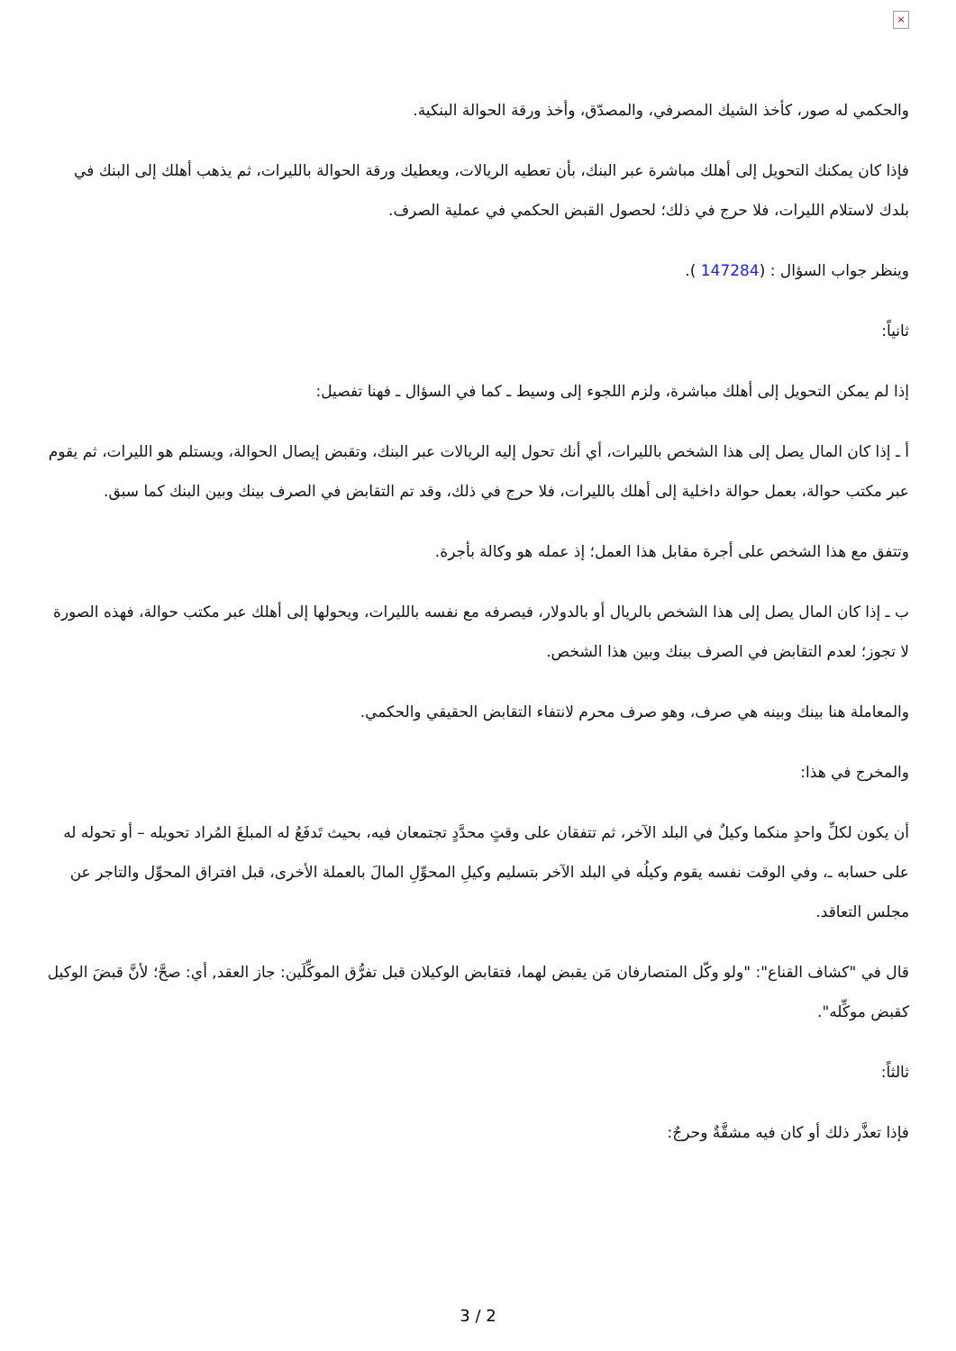×
والحكمي له صور، كأخذ الشيك المصرفي، والمصدّق، وأخذ ورقة الحوالة البنكية.
فإذا كان يمكنك التحويل إلى أهلك مباشرة عبر البنك، بأن تعطيه الريالات، ويعطيك ورقة الحوالة بالليرات، ثم يذهب أهلك إلى البنك في بلدك لاستلام الليرات، فلا حرج في ذلك؛ لحصول القبض الحكمي في عملية الصرف.
وينظر جواب السؤال : (147284 ).
ثانياً:
إذا لم يمكن التحويل إلى أهلك مباشرة، ولزم اللجوء إلى وسيط ـ كما في السؤال ـ فهنا تفصيل:
أ ـ إذا كان المال يصل إلى هذا الشخص بالليرات، أي أنك تحول إليه الريالات عبر البنك، وتقبض إيصال الحوالة، ويستلم هو الليرات، ثم يقوم عبر مكتب حوالة، بعمل حوالة داخلية إلى أهلك بالليرات، فلا حرج في ذلك، وقد تم التقابض في الصرف بينك وبين البنك كما سبق.
وتتفق مع هذا الشخص على أجرة مقابل هذا العمل؛ إذ عمله هو وكالة بأجرة.
ب ـ إذا كان المال يصل إلى هذا الشخص بالريال أو بالدولار، فيصرفه مع نفسه بالليرات، ويحولها إلى أهلك عبر مكتب حوالة، فهذه الصورة لا تجوز؛ لعدم التقابض في الصرف بينك وبين هذا الشخص.
والمعاملة هنا بينك وبينه هي صرف، وهو صرف محرم لانتفاء التقابض الحقيقي والحكمي.
والمخرج في هذا:
أن يكون لكلِّ واحدٍ منكما وكيلٌ في البلد الآخر، ثم تتفقان على وقتٍ محدَّدٍ تجتمعان فيه، بحيث تَدفَعُ له المبلغَ المُراد تحويله – أو تحوله له على حسابه ـ، وفي الوقت نفسه يقوم وكيلُه في البلد الآخر بتسليم وكيلِ المحوِّلِ المالَ بالعملة الأخرى، قبل افتراق المحوِّل والتاجر عن مجلس التعاقد.
قال في "كشاف القناع": "ولو وكّل المتصارفان مَن يقبض لهما، فتقابض الوكيلان قبل تفرُّق الموكِّلَين: جاز العقد, أي: صحَّ؛ لأنَّ قبضَ الوكيل كقبض موكِّله".
ثالثاً:
فإذا تعذَّر ذلك أو كان فيه مشقَّةٌ وحرجٌ:
3 / 2